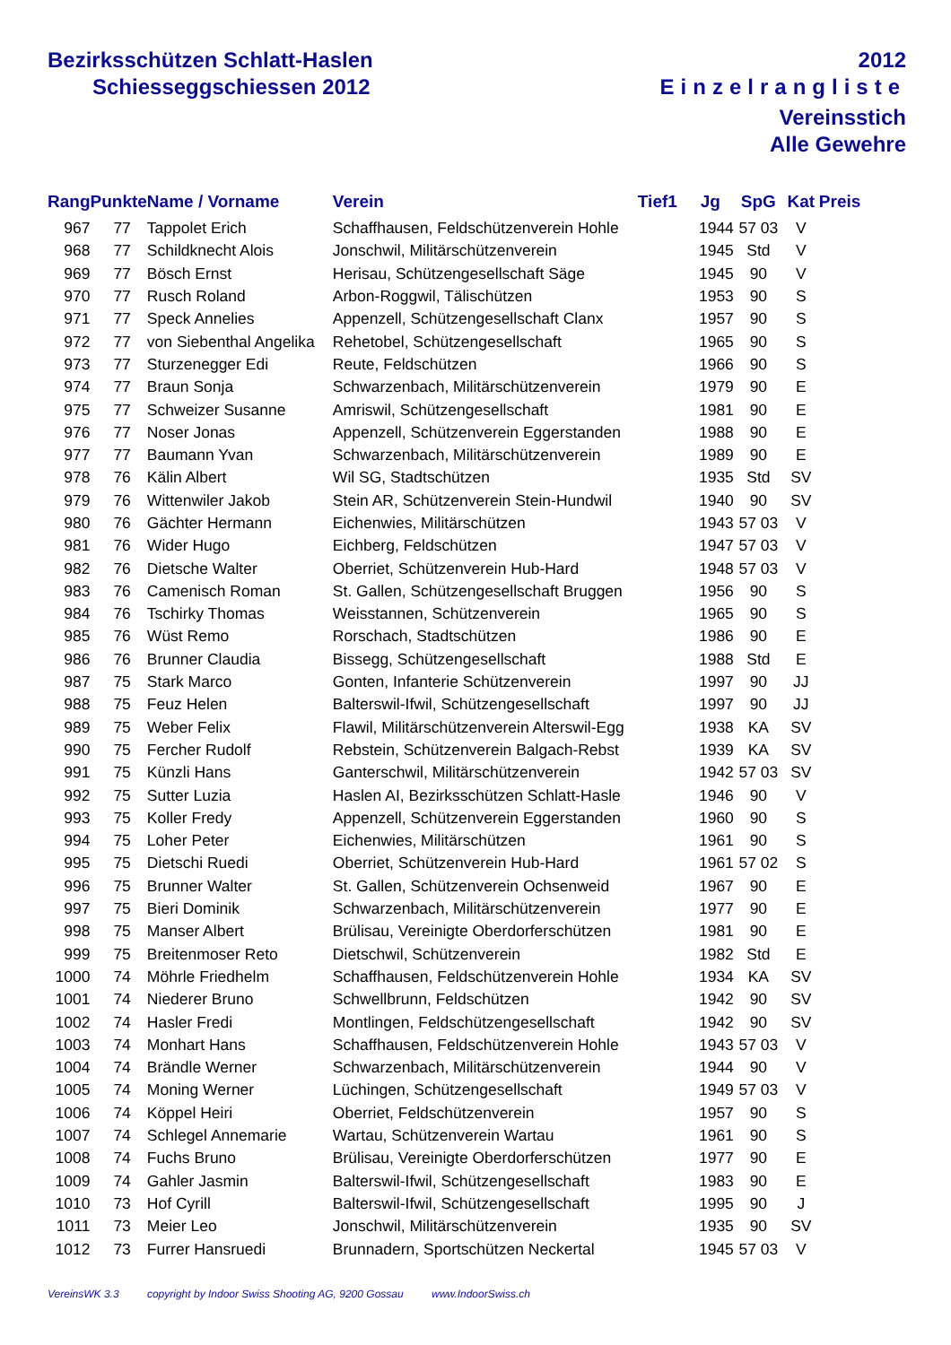Bezirksschützen Schlatt-Haslen
Schiesseggschiessen 2012
2012
Einzelrangliste
Vereinsstich
Alle Gewehre
| Rang | Punkte | Name / Vorname | Verein | Tief1 | Jg | SpG | Kat | Preis |
| --- | --- | --- | --- | --- | --- | --- | --- | --- |
| 967 | 77 | Tappolet Erich | Schaffhausen, Feldschützenverein Hohle | | 1944 | 57 03 | V | |
| 968 | 77 | Schildknecht Alois | Jonschwil, Militärschützenverein | | 1945 | Std | V | |
| 969 | 77 | Bösch Ernst | Herisau, Schützengesellschaft Säge | | 1945 | 90 | V | |
| 970 | 77 | Rusch Roland | Arbon-Roggwil, Tälischützen | | 1953 | 90 | S | |
| 971 | 77 | Speck Annelies | Appenzell, Schützengesellschaft Clanx | | 1957 | 90 | S | |
| 972 | 77 | von Siebenthal Angelika | Rehetobel, Schützengesellschaft | | 1965 | 90 | S | |
| 973 | 77 | Sturzenegger Edi | Reute, Feldschützen | | 1966 | 90 | S | |
| 974 | 77 | Braun Sonja | Schwarzenbach, Militärschützenverein | | 1979 | 90 | E | |
| 975 | 77 | Schweizer Susanne | Amriswil, Schützengesellschaft | | 1981 | 90 | E | |
| 976 | 77 | Noser Jonas | Appenzell, Schützenverein Eggerstanden | | 1988 | 90 | E | |
| 977 | 77 | Baumann Yvan | Schwarzenbach, Militärschützenverein | | 1989 | 90 | E | |
| 978 | 76 | Kälin Albert | Wil SG, Stadtschützen | | 1935 | Std | SV | |
| 979 | 76 | Wittenwiler Jakob | Stein AR, Schützenverein Stein-Hundwil | | 1940 | 90 | SV | |
| 980 | 76 | Gächter Hermann | Eichenwies, Militärschützen | | 1943 | 57 03 | V | |
| 981 | 76 | Wider Hugo | Eichberg, Feldschützen | | 1947 | 57 03 | V | |
| 982 | 76 | Dietsche Walter | Oberriet, Schützenverein Hub-Hard | | 1948 | 57 03 | V | |
| 983 | 76 | Camenisch Roman | St. Gallen, Schützengesellschaft Bruggen | | 1956 | 90 | S | |
| 984 | 76 | Tschirky Thomas | Weisstannen, Schützenverein | | 1965 | 90 | S | |
| 985 | 76 | Wüst Remo | Rorschach, Stadtschützen | | 1986 | 90 | E | |
| 986 | 76 | Brunner Claudia | Bissegg, Schützengesellschaft | | 1988 | Std | E | |
| 987 | 75 | Stark Marco | Gonten, Infanterie Schützenverein | | 1997 | 90 | JJ | |
| 988 | 75 | Feuz Helen | Balterswil-Ifwil, Schützengesellschaft | | 1997 | 90 | JJ | |
| 989 | 75 | Weber Felix | Flawil, Militärschützenverein Alterswil-Egg | | 1938 | KA | SV | |
| 990 | 75 | Fercher Rudolf | Rebstein, Schützenverein Balgach-Rebst | | 1939 | KA | SV | |
| 991 | 75 | Künzli Hans | Ganterschwil, Militärschützenverein | | 1942 | 57 03 | SV | |
| 992 | 75 | Sutter Luzia | Haslen AI, Bezirksschützen Schlatt-Hasle | | 1946 | 90 | V | |
| 993 | 75 | Koller Fredy | Appenzell, Schützenverein Eggerstanden | | 1960 | 90 | S | |
| 994 | 75 | Loher Peter | Eichenwies, Militärschützen | | 1961 | 90 | S | |
| 995 | 75 | Dietschi Ruedi | Oberriet, Schützenverein Hub-Hard | | 1961 | 57 02 | S | |
| 996 | 75 | Brunner Walter | St. Gallen, Schützenverein Ochsenweid | | 1967 | 90 | E | |
| 997 | 75 | Bieri Dominik | Schwarzenbach, Militärschützenverein | | 1977 | 90 | E | |
| 998 | 75 | Manser Albert | Brülisau, Vereinigte Oberdorferschützen | | 1981 | 90 | E | |
| 999 | 75 | Breitenmoser Reto | Dietschwil, Schützenverein | | 1982 | Std | E | |
| 1000 | 74 | Möhrle Friedhelm | Schaffhausen, Feldschützenverein Hohle | | 1934 | KA | SV | |
| 1001 | 74 | Niederer Bruno | Schwellbrunn, Feldschützen | | 1942 | 90 | SV | |
| 1002 | 74 | Hasler Fredi | Montlingen, Feldschützengesellschaft | | 1942 | 90 | SV | |
| 1003 | 74 | Monhart Hans | Schaffhausen, Feldschützenverein Hohle | | 1943 | 57 03 | V | |
| 1004 | 74 | Brändle Werner | Schwarzenbach, Militärschützenverein | | 1944 | 90 | V | |
| 1005 | 74 | Moning Werner | Lüchingen, Schützengesellschaft | | 1949 | 57 03 | V | |
| 1006 | 74 | Köppel Heiri | Oberriet, Feldschützenverein | | 1957 | 90 | S | |
| 1007 | 74 | Schlegel Annemarie | Wartau, Schützenverein Wartau | | 1961 | 90 | S | |
| 1008 | 74 | Fuchs Bruno | Brülisau, Vereinigte Oberdorferschützen | | 1977 | 90 | E | |
| 1009 | 74 | Gahler Jasmin | Balterswil-Ifwil, Schützengesellschaft | | 1983 | 90 | E | |
| 1010 | 73 | Hof Cyrill | Balterswil-Ifwil, Schützengesellschaft | | 1995 | 90 | J | |
| 1011 | 73 | Meier Leo | Jonschwil, Militärschützenverein | | 1935 | 90 | SV | |
| 1012 | 73 | Furrer Hansruedi | Brunnadern, Sportschützen Neckertal | | 1945 | 57 03 | V | |
VereinsWK 3.3 copyright by Indoor Swiss Shooting AG, 9200 Gossau www.IndoorSwiss.ch